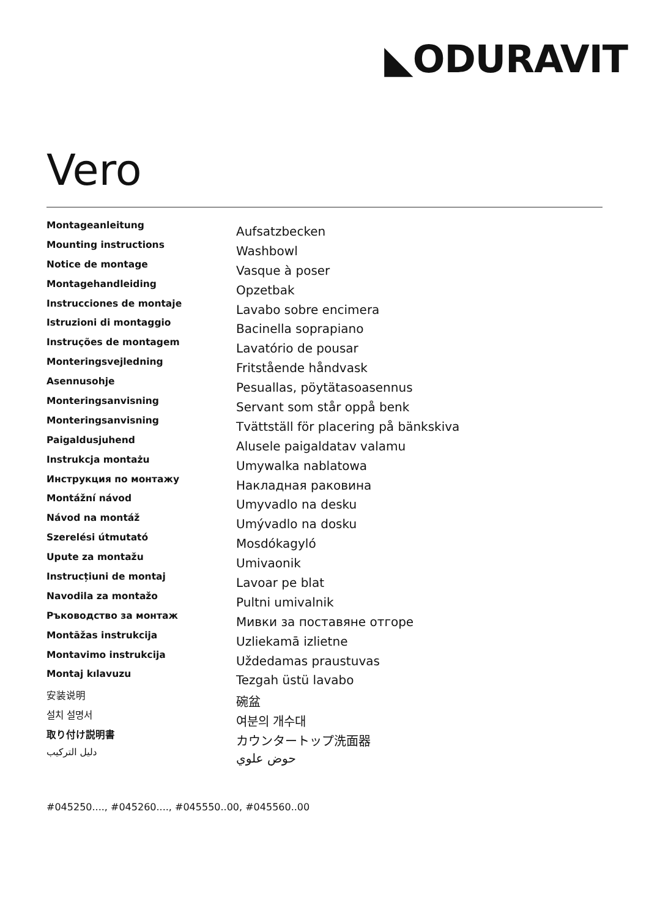◣ODURAVIT
Vero
Montageanleitung
Mounting instructions
Notice de montage
Montagehandleiding
Instrucciones de montaje
Istruzioni di montaggio
Instruções de montagem
Monteringsvejledning
Asennusohje
Monteringsanvisning
Monteringsanvisning
Paigaldusjuhend
Instrukcja montażu
Инструкция по монтажу
Montážní návod
Návod na montáž
Szerelési útmutató
Upute za montažu
Instrucțiuni de montaj
Navodila za montažo
Ръководство за монтаж
Montāžas instrukcija
Montavimo instrukcija
Montaj kılavuzu
安装说明
설치 설명서
取り付け説明書
دليل التركيب
Aufsatzbecken
Washbowl
Vasque à poser
Opzetbak
Lavabo sobre encimera
Bacinella soprapiano
Lavatório de pousar
Fritstående håndvask
Pesuallas, pöytätasoasennus
Servant som står oppå benk
Tvättställ för placering på bänkskiva
Alusele paigaldatav valamu
Umywalka nablatowa
Накладная раковина
Umyvadlo na desku
Umývadlo na dosku
Mosdókagyló
Umivaonik
Lavoar pe blat
Pultni umivalnik
Мивки за поставяне отгоре
Uzliekamā izlietne
Uždedamas praustuvas
Tezgah üstü lavabo
碗盆
여분의 개수대
カウンタートップ洗面器
حوض علوي
#045250...., #045260...., #045550..00, #045560..00